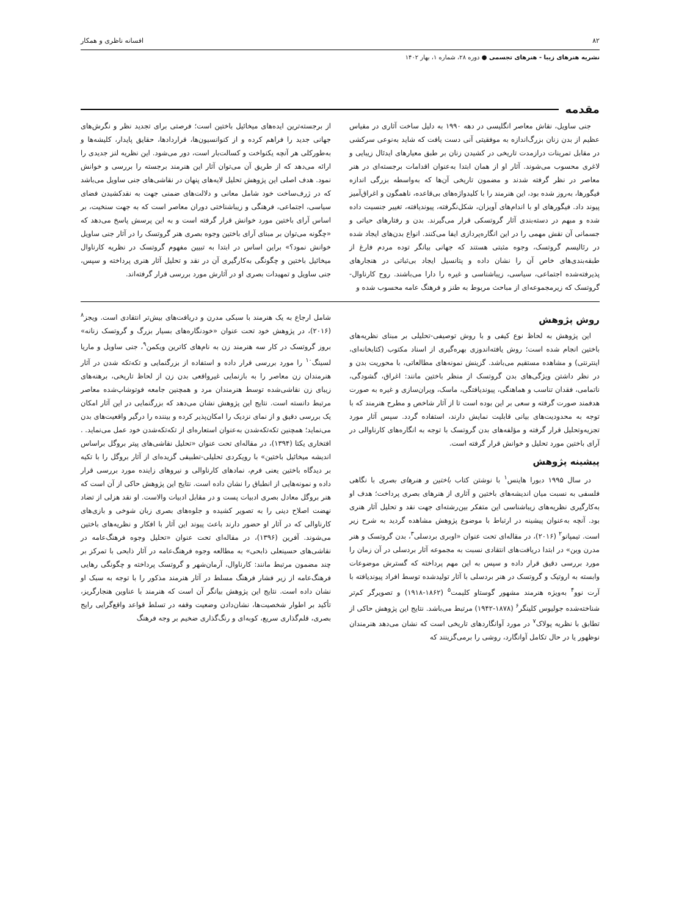۸۲ افسانه ناظری و همکار
نشریه هنرهای زیبا - هنرهای تجسمی ● دوره ۲۸، شماره ۱، بهار ۱۴۰۲
مقدمه
جنی ساویل، نقاش معاصر انگلیسی در دهه ۱۹۹۰ به دلیل ساخت آثاری در مقیاس عظیم از بدن زنان بزرگ‌اندازه به موفقیتی آنی دست یافت که شاید به‌نوعی سرکشی در مقابل تمرینات درازمدت تاریخی در کشیدن زنان بر طبق معیارهای ایدئال زیبایی و لاغری محسوب می‌شوند. آثار او از همان ابتدا به‌عنوان اقدامات برجسته‌ای در هنر معاصر در نظر گرفته شدند و مضمون تاریخی آن‌ها که به‌واسطه بزرگی اندازه فیگورها، به‌روز شده بود، این هنرمند را با کلیدواژه‌های بی‌قاعده، ناهمگون و اغراق‌آمیز پیوند داد. فیگورهای او با اندام‌های آویزان، شکل‌نگرفته، پیوندیافته، تغییر جنسیت داده شده و مبهم در دسته‌بندی آثار گروتسکی قرار می‌گیرند. بدن و رفتارهای حیاتی و جسمانی آن نقش مهمی را در این انگاره‌پردازی ایفا می‌کنند. انواع بدن‌های ایجاد شده در رئالیسم گروتسک، وجوه مثبتی هستند که جهانی بیانگر توده مردم فارغ از طبقه‌بندی‌های خاص آن را نشان داده و پتانسیل ایجاد بی‌ثباتی در هنجارهای پذیرفته‌شده اجتماعی، سیاسی، زیباشناسی و غیره را دارا می‌باشند. روح کارناوال-گروتسک که زیرمجموعه‌ای از مباحث مربوط به طنز و فرهنگ عامه محسوب شده و
از برجسته‌ترین ایده‌های میخائیل باختین است؛ فرصتی برای تجدید نظر و نگرش‌های جهانی جدید را فراهم کرده و از کنوانسیون‌ها، قراردادها، حقایق پایدار، کلیشه‌ها و به‌طورکلی هر آنچه یکنواخت و کسالت‌بار است، دور می‌شود. این نظریه لنز جدیدی را ارائه می‌دهد که از طریق آن می‌توان آثار این هنرمند برجسته را بررسی و خوانش نمود. هدف اصلی این پژوهش تحلیل لایه‌های پنهان در نقاشی‌های جنی ساویل می‌باشد که در ژرف‌ساخت خود شامل معانی و دلالت‌های ضمنی جهت به نقدکشیدن فضای سیاسی، اجتماعی، فرهنگی و زیباشناختی دوران معاصر است که به جهت سنخیت، بر اساس آرای باختین مورد خوانش قرار گرفته است و به این پرسش پاسخ می‌دهد که «چگونه می‌توان بر مبنای آرای باختین وجوه بصری هنر گروتسک را در آثار جنی ساویل خوانش نمود؟» براین اساس در ابتدا به تبیین مفهوم گروتسک در نظریه کارناوال میخائیل باختین و چگونگی به‌کارگیری آن در نقد و تحلیل آثار هنری پرداخته و سپس، جنی ساویل و تمهیدات بصری او در آثارش مورد بررسی قرار گرفته‌اند.
روش پژوهش
این پژوهش به لحاظ نوع کیفی و با روش توصیفی-تحلیلی بر مبنای نظریه‌های باختین انجام شده است؛ روش یافته‌اندوزی بهره‌گیری از اسناد مکتوب (کتابخانه‌ای، اینترنتی) و مشاهده مستقیم می‌باشد. گزینش نمونه‌های مطالعاتی، با محوریت بدن و در نظر داشتن ویژگی‌های بدن گروتسک از منظر باختین مانند: اغراق، گشودگی، ناتمامی، فقدان تناسب و هماهنگی، پیوندیافتگی، ماسک، ویران‌سازی و غیره به صورت هدفمند صورت گرفته و سعی بر این بوده است تا از آثار شاخص و مطرح هنرمند که با توجه به محدودیت‌های بیانی قابلیت نمایش دارند، استفاده گردد. سپس آثار مورد تجزیه‌وتحلیل قرار گرفته و مؤلفه‌های بدن گروتسک با توجه به انگاره‌های کارناوالی در آرای باختین مورد تحلیل و خوانش قرار گرفته است.
پیشینه پژوهش
در سال ۱۹۹۵ دبورا هاینس<sup>۱</sup> با نوشتن کتاب باختین و هنرهای بصری با نگاهی فلسفی به نسبت میان اندیشه‌های باختین و آثاری از هنرهای بصری پرداخت؛ هدف او به‌کارگیری نظریه‌های زیباشناسی این متفکر بین‌رشته‌ای جهت نقد و تحلیل آثار هنری بود. آنچه به‌عنوان پیشینه در ارتباط با موضوع پژوهش مشاهده گردید به شرح زیر است. تیمپانو<sup>۲</sup> (۲۰۱۶)، در مقاله‌ای تحت عنوان «اوبری بردسلی<sup>۳</sup>، بدن گروتسک و هنر مدرن وین» در ابتدا دریافت‌های انتقادی نسبت به مجموعه آثار بردسلی در آن زمان را مورد بررسی دقیق قرار داده و سپس به این مهم پرداخته که گسترش موضوعات وابسته به اروتیک و گروتسک در هنر بردسلی با آثار تولیدشده توسط افراد پیوندیافته با آرت نوو<sup>۴</sup> به‌ویژه هنرمند مشهور گوستاو کلیمت<sup>۵</sup> (۱۸۶۲-۱۹۱۸) و تصویرگر کم‌تر شناخته‌شده جولیوس کلینگر<sup>۶</sup> (۱۸۷۸-۱۹۴۲) مرتبط می‌باشد. نتایج این پژوهش حاکی از تطابق با نظریه پولاک<sup>۷</sup> در مورد آوانگاردهای تاریخی است که نشان می‌دهد هنرمندان نوظهور یا در حال تکامل آوانگارد، روشی را برمی‌گزینند که
شامل ارجاع به یک هنرمند با سبکی مدرن و دریافت‌های بیش‌تر انتقادی است. ویجز<sup>۸</sup> (۲۰۱۶)، در پژوهش خود تحت عنوان «خودنگاره‌های بسیار بزرگ و گروتسک زنانه» بروز گروتسک در کار سه هنرمند زن به نام‌های کاترین ویکمن<sup>۹</sup>، جنی ساویل و ماریا لسینگ<sup>۱۰</sup> را مورد بررسی قرار داده و استفاده از بزرگنمایی و تکه‌تکه شدن در آثار هنرمندان زن معاصر را به بازنمایی غیرواقعی بدن زن از لحاظ تاریخی، برهنه‌های زیبای زن نقاشی‌شده توسط هنرمندان مرد و همچنین جامعه فوتوشاپ‌شده معاصر مرتبط دانسته است. نتایج این پژوهش نشان می‌دهد که بزرگنمایی در این آثار امکان یک بررسی دقیق و از نمای نزدیک را امکان‌پذیر کرده و بیننده را درگیر واقعیت‌های بدن می‌نماید؛ همچنین تکه‌تکه‌شدن به‌عنوان استعاره‌ای از تکه‌تکه‌شدن خود عمل می‌نماید. . افتخاری یکتا (۱۳۹۴)، در مقاله‌ای تحت عنوان «تحلیل نقاشی‌های پیتر بروگل براساس اندیشه میخائیل باختین» با رویکردی تحلیلی-تطبیقی گزیده‌ای از آثار بروگل را با تکیه بر دیدگاه باختین یعنی فرم، نمادهای کارناوالی و نیروهای زاینده مورد بررسی قرار داده و نمونه‌هایی از انطباق را نشان داده است. نتایج این پژوهش حاکی از آن است که هنر بروگل معادل بصری ادبیات پست و در مقابل ادبیات والاست. او نقد هزلی از تضاد نهضت اصلاح دینی را به تصویر کشیده و جلوه‌های بصری زبان شوخی و بازی‌های کارناوالی که در آثار او حضور دارند باعث پیوند این آثار با افکار و نظریه‌های باختین می‌شوند. آفرین (۱۳۹۶)، در مقاله‌ای تحت عنوان «تحلیل وجوه فرهنگ‌عامه در نقاشی‌های حسینعلی ذابحی» به مطالعه وجوه فرهنگ‌عامه در آثار ذابحی با تمرکز بر چند مضمون مرتبط مانند: کارناوال، آرمان‌شهر و گروتسک پرداخته و چگونگی رهایی فرهنگ‌عامه از زیر فشار فرهنگ مسلط در آثار هنرمند مذکور را با توجه به سبک او نشان داده است. نتایج این پژوهش بیانگر آن است که هنرمند با عناوین هنجارگریز، تأکید بر اطوار شخصیت‌ها، نشان‌دادن وضعیت وقفه در تسلط قواعد واقع‌گرایی رایج بصری، قلم‌گذاری سریع، کوبه‌ای و رنگ‌گذاری ضخیم بر وجه فرهنگ